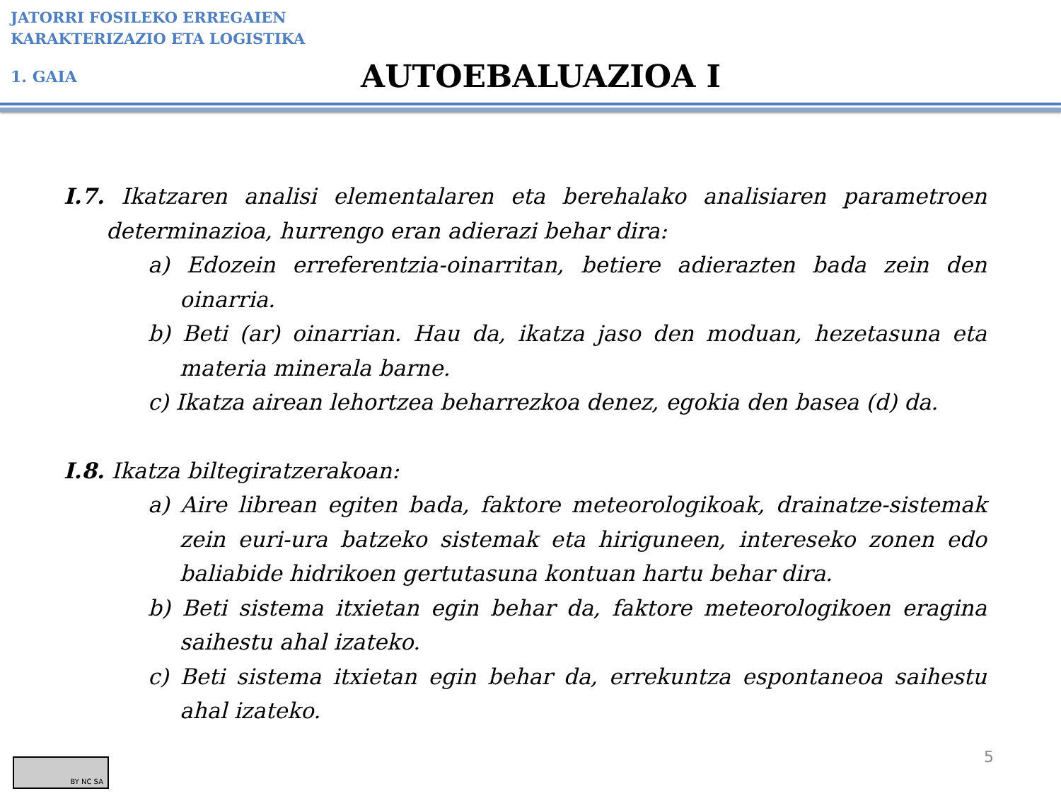JATORRI FOSILEKO ERREGAIEN
KARAKTERIZAZIO ETA LOGISTIKA
1. GAIA
AUTOEBALUAZIOA I
I.7. Ikatzaren analisi elementalaren eta berehalako analisiaren parametroen determinazioa, hurrengo eran adierazi behar dira:
a) Edozein erreferentzia-oinarritan, betiere adierazten bada zein den oinarria.
b) Beti (ar) oinarrian. Hau da, ikatza jaso den moduan, hezetasuna eta materia minerala barne.
c) Ikatza airean lehortzea beharrezkoa denez, egokia den basea (d) da.
I.8. Ikatza biltegiratzerakoan:
a) Aire librean egiten bada, faktore meteorologikoak, drainatze-sistemak zein euri-ura batzeko sistemak eta hiriguneen, intereseko zonen edo baliabide hidrikoen gertutasuna kontuan hartu behar dira.
b) Beti sistema itxietan egin behar da, faktore meteorologikoen eragina saihestu ahal izateko.
c) Beti sistema itxietan egin behar da, errekuntza espontaneoa saihestu ahal izateko.
BY NC SA
5